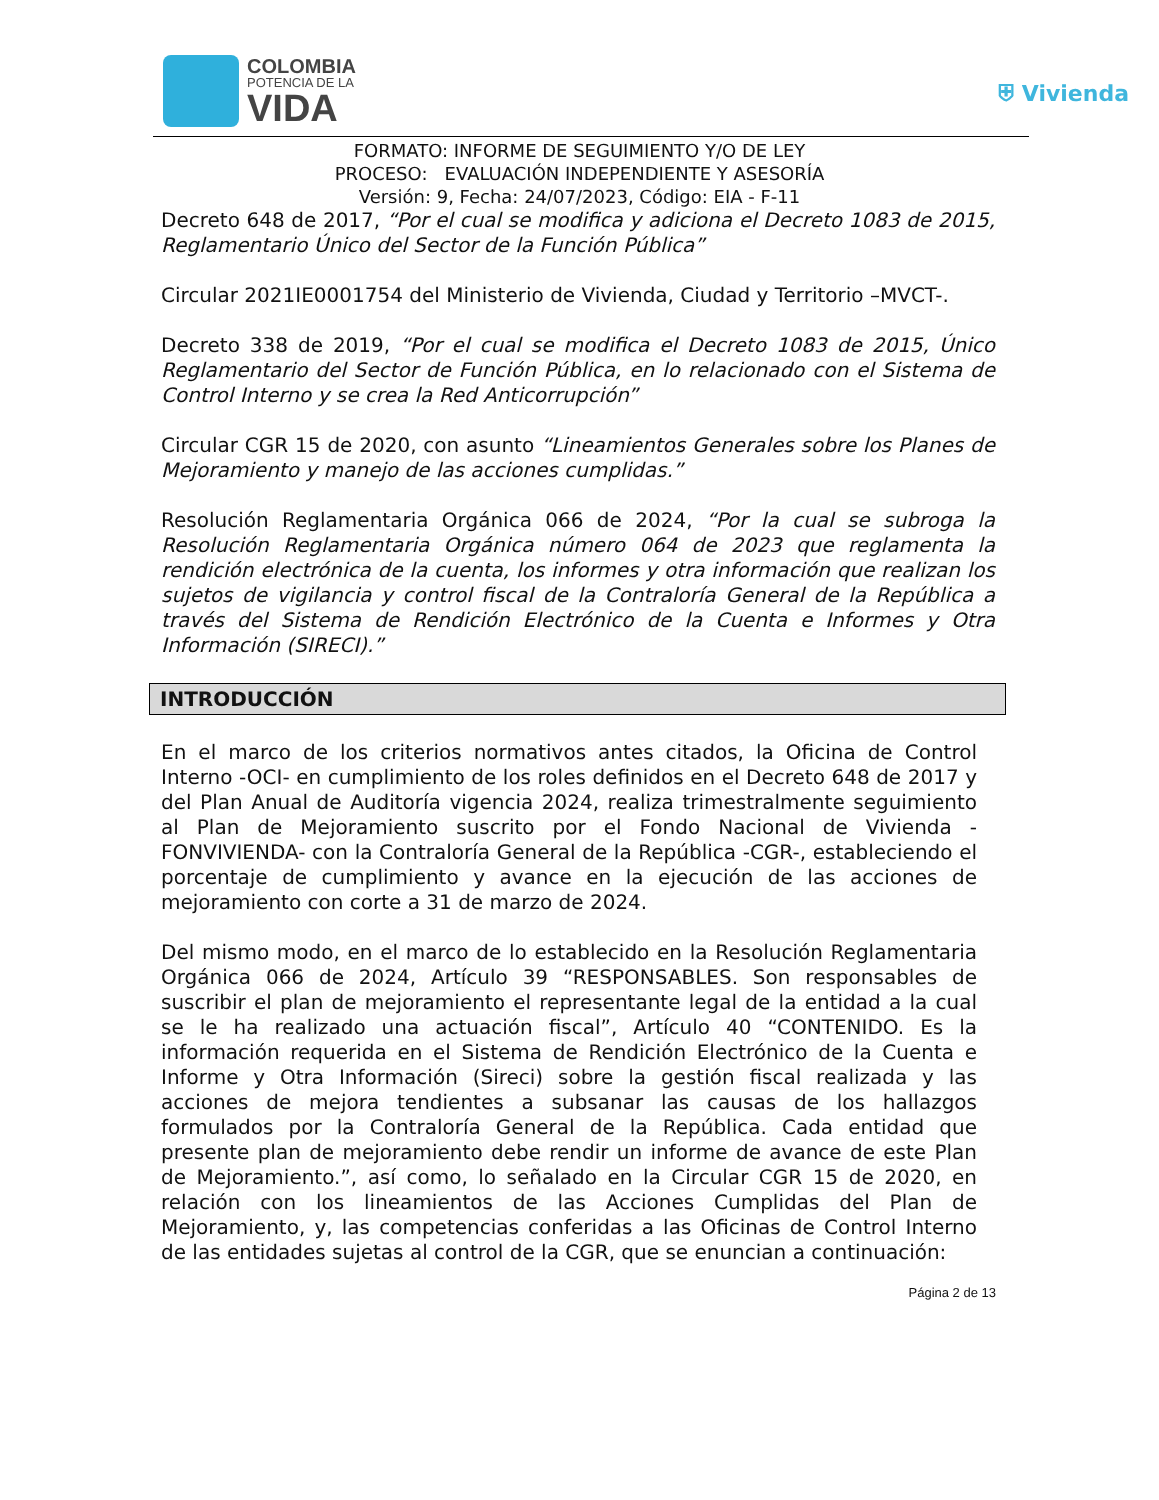COLOMBIA
POTENCIA DE LA
VIDA
⛨ Vivienda
FORMATO: INFORME DE SEGUIMIENTO Y/O DE LEY
PROCESO: EVALUACIÓN INDEPENDIENTE Y ASESORÍA
Versión: 9, Fecha: 24/07/2023, Código: EIA - F-11
Decreto 648 de 2017, “Por el cual se modifica y adiciona el Decreto 1083 de 2015, Reglamentario Único del Sector de la Función Pública”
Circular 2021IE0001754 del Ministerio de Vivienda, Ciudad y Territorio –MVCT-.
Decreto 338 de 2019, “Por el cual se modifica el Decreto 1083 de 2015, Único Reglamentario del Sector de Función Pública, en lo relacionado con el Sistema de Control Interno y se crea la Red Anticorrupción”
Circular CGR 15 de 2020, con asunto “Lineamientos Generales sobre los Planes de Mejoramiento y manejo de las acciones cumplidas.”
Resolución Reglamentaria Orgánica 066 de 2024, “Por la cual se subroga la Resolución Reglamentaria Orgánica número 064 de 2023 que reglamenta la rendición electrónica de la cuenta, los informes y otra información que realizan los sujetos de vigilancia y control fiscal de la Contraloría General de la República a través del Sistema de Rendición Electrónico de la Cuenta e Informes y Otra Información (SIRECI).”
INTRODUCCIÓN
En el marco de los criterios normativos antes citados, la Oficina de Control Interno -OCI- en cumplimiento de los roles definidos en el Decreto 648 de 2017 y del Plan Anual de Auditoría vigencia 2024, realiza trimestralmente seguimiento al Plan de Mejoramiento suscrito por el Fondo Nacional de Vivienda -FONVIVIENDA- con la Contraloría General de la República -CGR-, estableciendo el porcentaje de cumplimiento y avance en la ejecución de las acciones de mejoramiento con corte a 31 de marzo de 2024.
Del mismo modo, en el marco de lo establecido en la Resolución Reglamentaria Orgánica 066 de 2024, Artículo 39 “RESPONSABLES. Son responsables de suscribir el plan de mejoramiento el representante legal de la entidad a la cual se le ha realizado una actuación fiscal”, Artículo 40 “CONTENIDO. Es la información requerida en el Sistema de Rendición Electrónico de la Cuenta e Informe y Otra Información (Sireci) sobre la gestión fiscal realizada y las acciones de mejora tendientes a subsanar las causas de los hallazgos formulados por la Contraloría General de la República. Cada entidad que presente plan de mejoramiento debe rendir un informe de avance de este Plan de Mejoramiento.”, así como, lo señalado en la Circular CGR 15 de 2020, en relación con los lineamientos de las Acciones Cumplidas del Plan de Mejoramiento, y, las competencias conferidas a las Oficinas de Control Interno de las entidades sujetas al control de la CGR, que se enuncian a continuación:
Página 2 de 13